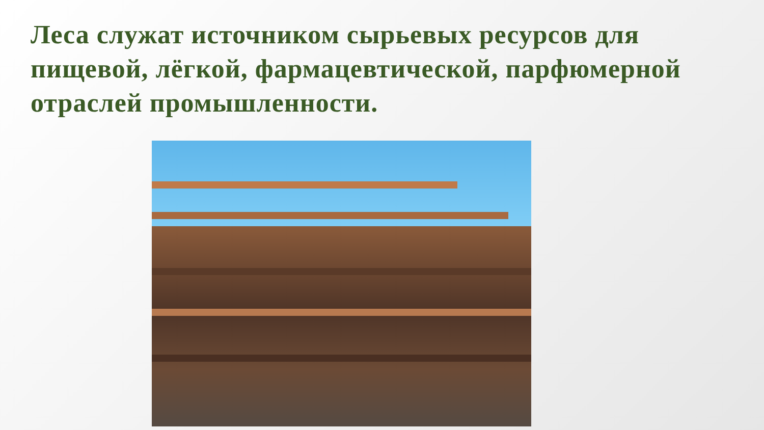Леса служат источником сырьевых ресурсов для пищевой, лёгкой, фармацевтической, парфюмерной отраслей промышленности.